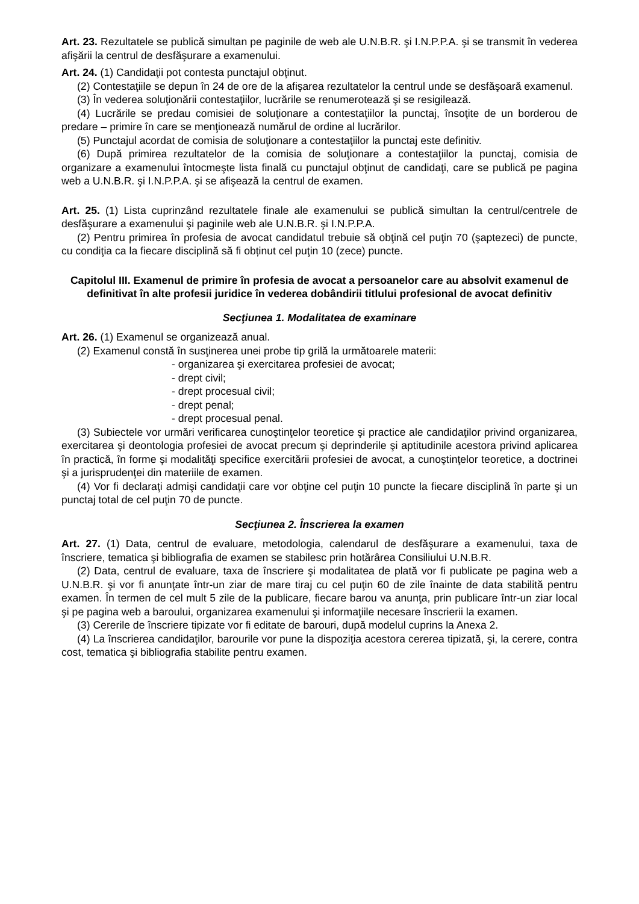Art. 23. Rezultatele se publică simultan pe paginile de web ale U.N.B.R. şi I.N.P.P.A. şi se transmit în vederea afişării la centrul de desfăşurare a examenului.
Art. 24. (1) Candidaţii pot contesta punctajul obţinut.
(2) Contestaţiile se depun în 24 de ore de la afişarea rezultatelor la centrul unde se desfăşoară examenul.
(3) În vederea soluţionării contestaţiilor, lucrările se renumerotează şi se resigilează.
(4) Lucrările se predau comisiei de soluţionare a contestaţiilor la punctaj, însoţite de un borderou de predare – primire în care se menţionează numărul de ordine al lucrărilor.
(5) Punctajul acordat de comisia de soluţionare a contestaţiilor la punctaj este definitiv.
(6) După primirea rezultatelor de la comisia de soluţionare a contestaţiilor la punctaj, comisia de organizare a examenului întocmeşte lista finală cu punctajul obţinut de candidaţi, care se publică pe pagina web a U.N.B.R. şi I.N.P.P.A. şi se afişează la centrul de examen.
Art. 25. (1) Lista cuprinzând rezultatele finale ale examenului se publică simultan la centrul/centrele de desfăşurare a examenului şi paginile web ale U.N.B.R. şi I.N.P.P.A.
(2) Pentru primirea în profesia de avocat candidatul trebuie să obţină cel puţin 70 (şaptezeci) de puncte, cu condiţia ca la fiecare disciplină să fi obținut cel puţin 10 (zece) puncte.
Capitolul III. Examenul de primire în profesia de avocat a persoanelor care au absolvit examenul de definitivat în alte profesii juridice în vederea dobândirii titlului profesional de avocat definitiv
Secţiunea 1. Modalitatea de examinare
Art. 26. (1) Examenul se organizează anual.
(2) Examenul constă în susţinerea unei probe tip grilă la următoarele materii:
- organizarea şi exercitarea profesiei de avocat;
- drept civil;
- drept procesual civil;
- drept penal;
- drept procesual penal.
(3) Subiectele vor urmări verificarea cunoştinţelor teoretice şi practice ale candidaţilor privind organizarea, exercitarea şi deontologia profesiei de avocat precum şi deprinderile şi aptitudinile acestora privind aplicarea în practică, în forme şi modalităţi specifice exercitării profesiei de avocat, a cunoştinţelor teoretice, a doctrinei şi a jurisprudenţei din materiile de examen.
(4) Vor fi declaraţi admişi candidaţii care vor obţine cel puţin 10 puncte la fiecare disciplină în parte şi un punctaj total de cel puţin 70 de puncte.
Secţiunea 2. Înscrierea la examen
Art. 27. (1) Data, centrul de evaluare, metodologia, calendarul de desfăşurare a examenului, taxa de înscriere, tematica şi bibliografia de examen se stabilesc prin hotărârea Consiliului U.N.B.R.
(2) Data, centrul de evaluare, taxa de înscriere şi modalitatea de plată vor fi publicate pe pagina web a U.N.B.R. şi vor fi anunţate într-un ziar de mare tiraj cu cel puţin 60 de zile înainte de data stabilită pentru examen. În termen de cel mult 5 zile de la publicare, fiecare barou va anunţa, prin publicare într-un ziar local şi pe pagina web a baroului, organizarea examenului şi informaţiile necesare înscrierii la examen.
(3) Cererile de înscriere tipizate vor fi editate de barouri, după modelul cuprins la Anexa 2.
(4) La înscrierea candidaţilor, barourile vor pune la dispoziţia acestora cererea tipizată, şi, la cerere, contra cost, tematica şi bibliografia stabilite pentru examen.